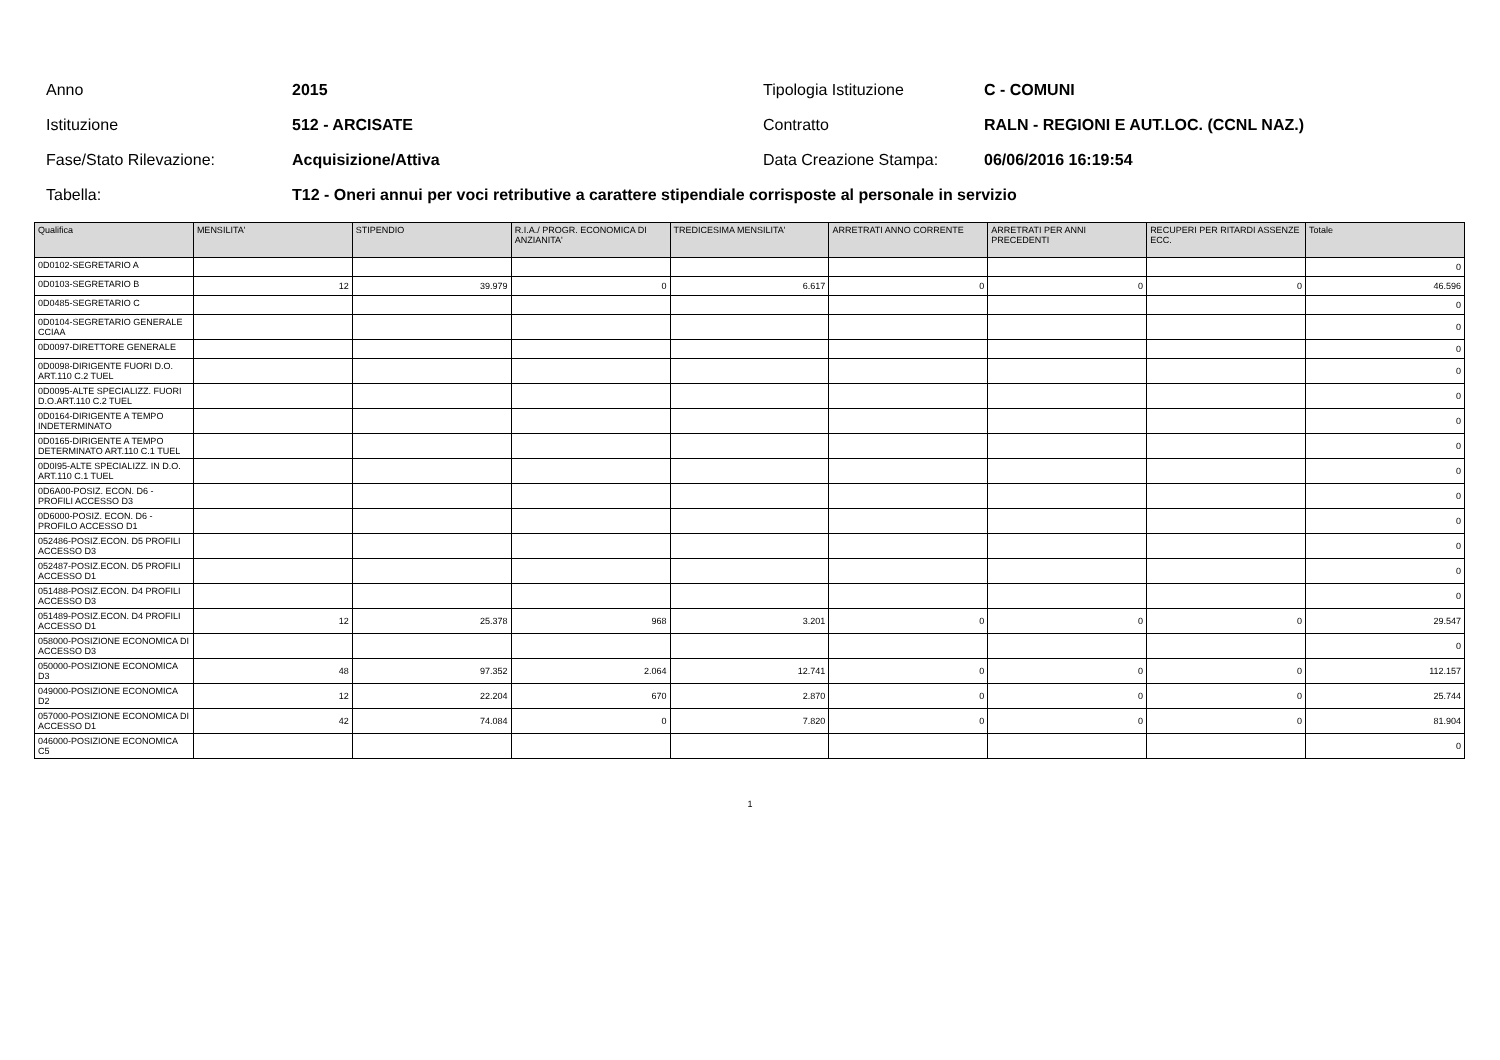Anno 2015 Tipologia Istituzione C - COMUNI
Istituzione 512 - ARCISATE Contratto RALN - REGIONI E AUT.LOC. (CCNL NAZ.)
Fase/Stato Rilevazione: Acquisizione/Attiva Data Creazione Stampa: 06/06/2016 16:19:54
Tabella: T12 - Oneri annui per voci retributive a carattere stipendiale corrisposte al personale in servizio
| Qualifica | MENSILITA' | STIPENDIO | R.I.A./ PROGR. ECONOMICA DI ANZIANITA' | TREDICESIMA MENSILITA' | ARRETRATI ANNO CORRENTE | ARRETRATI PER ANNI PRECEDENTI | RECUPERI PER RITARDI ASSENZE ECC. | Totale |
| --- | --- | --- | --- | --- | --- | --- | --- | --- |
| 0D0102-SEGRETARIO A | | | | | | | | 0 |
| 0D0103-SEGRETARIO B | 12 | 39.979 | 0 | 6.617 | 0 | 0 | 0 | 46.596 |
| 0D0485-SEGRETARIO C | | | | | | | | 0 |
| 0D0104-SEGRETARIO GENERALE CCIAA | | | | | | | | 0 |
| 0D0097-DIRETTORE GENERALE | | | | | | | | 0 |
| 0D0098-DIRIGENTE FUORI D.O. ART.110 C.2 TUEL | | | | | | | | 0 |
| 0D0095-ALTE SPECIALIZZ. FUORI D.O.ART.110 C.2 TUEL | | | | | | | | 0 |
| 0D0164-DIRIGENTE A TEMPO INDETERMINATO | | | | | | | | 0 |
| 0D0165-DIRIGENTE A TEMPO DETERMINATO ART.110 C.1 TUEL | | | | | | | | 0 |
| 0D0I95-ALTE SPECIALIZZ. IN D.O. ART.110 C.1 TUEL | | | | | | | | 0 |
| 0D6A00-POSIZ. ECON. D6 - PROFILI ACCESSO D3 | | | | | | | | 0 |
| 0D6000-POSIZ. ECON. D6 - PROFILO ACCESSO D1 | | | | | | | | 0 |
| 052486-POSIZ.ECON. D5 PROFILI ACCESSO D3 | | | | | | | | 0 |
| 052487-POSIZ.ECON. D5 PROFILI ACCESSO D1 | | | | | | | | 0 |
| 051488-POSIZ.ECON. D4 PROFILI ACCESSO D3 | | | | | | | | 0 |
| 051489-POSIZ.ECON. D4 PROFILI ACCESSO D1 | 12 | 25.378 | 968 | 3.201 | 0 | 0 | 0 | 29.547 |
| 058000-POSIZIONE ECONOMICA DI ACCESSO D3 | | | | | | | | 0 |
| 050000-POSIZIONE ECONOMICA D3 | 48 | 97.352 | 2.064 | 12.741 | 0 | 0 | 0 | 112.157 |
| 049000-POSIZIONE ECONOMICA D2 | 12 | 22.204 | 670 | 2.870 | 0 | 0 | 0 | 25.744 |
| 057000-POSIZIONE ECONOMICA DI ACCESSO D1 | 42 | 74.084 | 0 | 7.820 | 0 | 0 | 0 | 81.904 |
| 046000-POSIZIONE ECONOMICA C5 | | | | | | | | 0 |
1